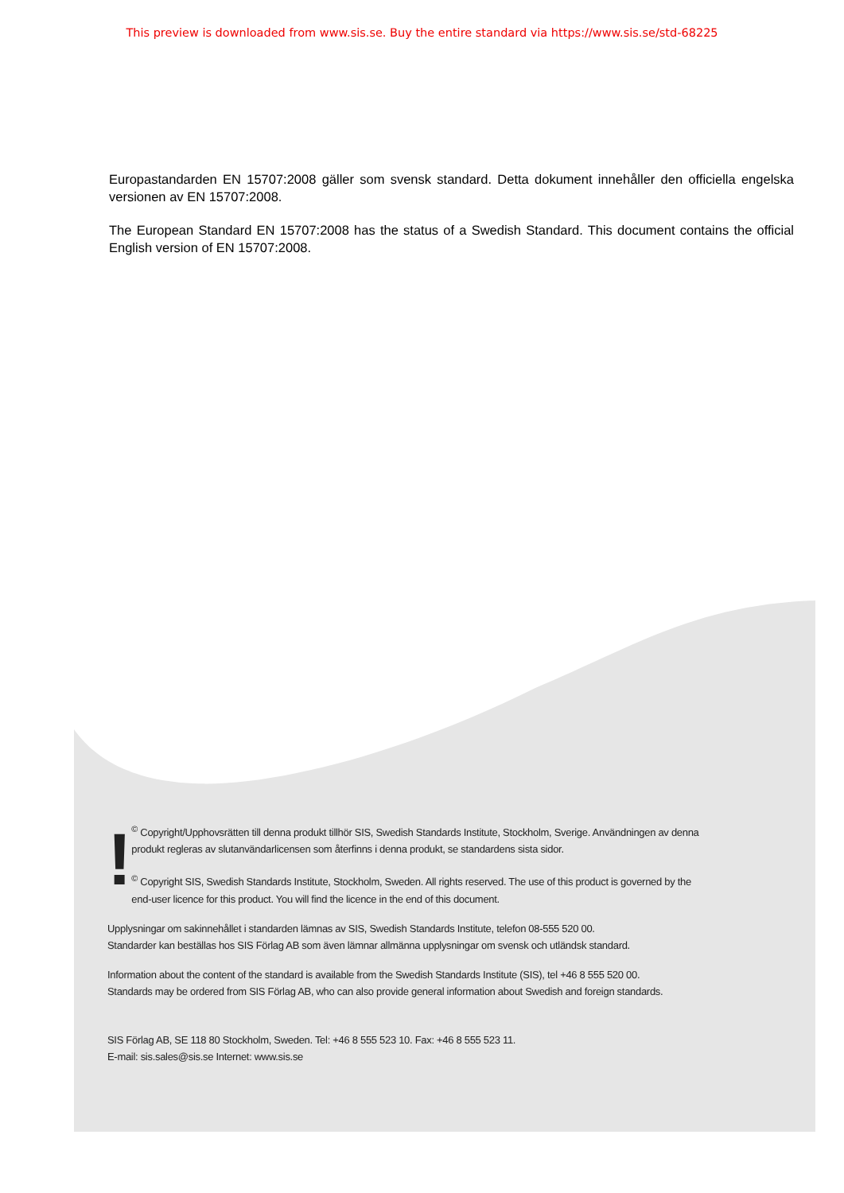This preview is downloaded from www.sis.se. Buy the entire standard via https://www.sis.se/std-68225
Europastandarden EN 15707:2008 gäller som svensk standard. Detta dokument innehåller den officiella engelska versionen av EN 15707:2008.
The European Standard EN 15707:2008 has the status of a Swedish Standard. This document contains the official English version of EN 15707:2008.
!
<sup>©</sup> Copyright/Upphovsrätten till denna produkt tillhör SIS, Swedish Standards Institute, Stockholm, Sverige. Användningen av denna produkt regleras av slutanvändarlicensen som återfinns i denna produkt, se standardens sista sidor.
<sup>©</sup> Copyright SIS, Swedish Standards Institute, Stockholm, Sweden. All rights reserved. The use of this product is governed by the end-user licence for this product. You will find the licence in the end of this document.
Upplysningar om sakinnehållet i standarden lämnas av SIS, Swedish Standards Institute, telefon 08-555 520 00.
Standarder kan beställas hos SIS Förlag AB som även lämnar allmänna upplysningar om svensk och utländsk standard.
Information about the content of the standard is available from the Swedish Standards Institute (SIS), tel +46 8 555 520 00.
Standards may be ordered from SIS Förlag AB, who can also provide general information about Swedish and foreign standards.
SIS Förlag AB, SE 118 80 Stockholm, Sweden. Tel: +46 8 555 523 10. Fax: +46 8 555 523 11.
E-mail: sis.sales@sis.se Internet: www.sis.se